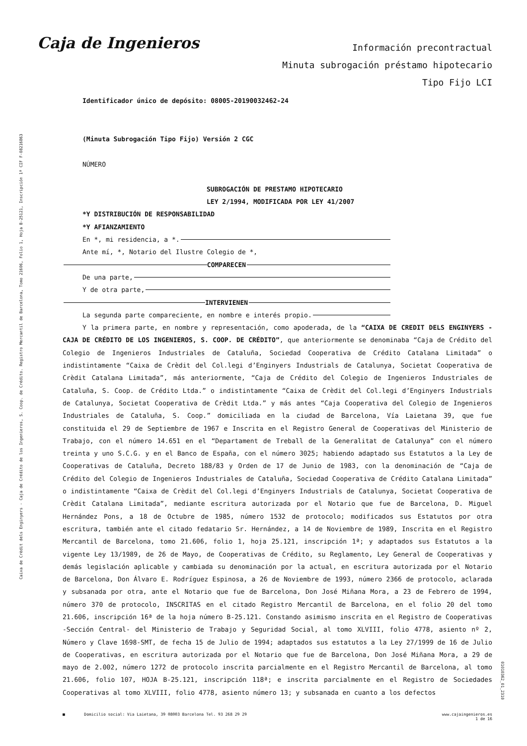Caja de Ingenieros
Información precontractual
Minuta subrogación préstamo hipotecario
Tipo Fijo LCI
Caixa de Crèdit dels Enginyers - Caja de Crédito de los Ingenieros, S. Coop. de Crédito. Registro Mercantil de Barcelona, Tomo 21606, Folio 1, Hoja B-25121, Inscripción 1ª CIF F-08216863
01010362_01_2310
Identificador único de depósito: 08005-20190032462-24
(Minuta Subrogación Tipo Fijo) Versión 2 CGC
NÚMERO
SUBROGACIÓN DE PRESTAMO HIPOTECARIO
LEY 2/1994, MODIFICADA POR LEY 41/2007
*Y DISTRIBUCIÓN DE RESPONSABILIDAD
*Y AFIANZAMIENTO
En *, mi residencia, a *.
Ante mí, *, Notario del Ilustre Colegio de *,
COMPARECEN
De una parte,
Y de otra parte,
INTERVIENEN
La segunda parte compareciente, en nombre e interés propio.
Y la primera parte, en nombre y representación, como apoderada, de la “CAIXA DE CREDIT DELS ENGINYERS - CAJA DE CRÉDITO DE LOS INGENIEROS, S. COOP. DE CRÉDITO”, que anteriormente se denominaba “Caja de Crédito del Colegio de Ingenieros Industriales de Cataluña, Sociedad Cooperativa de Crédito Catalana Limitada” o indistintamente “Caixa de Crèdit del Col.legi d’Enginyers Industrials de Catalunya, Societat Cooperativa de Crèdit Catalana Limitada”, más anteriormente, “Caja de Crédito del Colegio de Ingenieros Industriales de Cataluña, S. Coop. de Crédito Ltda.” o indistintamente “Caixa de Crèdit del Col.legi d’Enginyers Industrials de Catalunya, Societat Cooperativa de Crèdit Ltda.” y más antes “Caja Cooperativa del Colegio de Ingenieros Industriales de Cataluña, S. Coop.” domiciliada en la ciudad de Barcelona, Vía Laietana 39, que fue constituida el 29 de Septiembre de 1967 e Inscrita en el Registro General de Cooperativas del Ministerio de Trabajo, con el número 14.651 en el “Departament de Treball de la Generalitat de Catalunya” con el número treinta y uno S.C.G. y en el Banco de España, con el número 3025; habiendo adaptado sus Estatutos a la Ley de Cooperativas de Cataluña, Decreto 188/83 y Orden de 17 de Junio de 1983, con la denominación de “Caja de Crédito del Colegio de Ingenieros Industriales de Cataluña, Sociedad Cooperativa de Crédito Catalana Limitada” o indistintamente “Caixa de Crèdit del Col.legi d’Enginyers Industrials de Catalunya, Societat Cooperativa de Crèdit Catalana Limitada”, mediante escritura autorizada por el Notario que fue de Barcelona, D. Miguel Hernández Pons, a 18 de Octubre de 1985, número 1532 de protocolo; modificados sus Estatutos por otra escritura, también ante el citado fedatario Sr. Hernández, a 14 de Noviembre de 1989, Inscrita en el Registro Mercantil de Barcelona, tomo 21.606, folio 1, hoja 25.121, inscripción 1ª; y adaptados sus Estatutos a la vigente Ley 13/1989, de 26 de Mayo, de Cooperativas de Crédito, su Reglamento, Ley General de Cooperativas y demás legislación aplicable y cambiada su denominación por la actual, en escritura autorizada por el Notario de Barcelona, Don Álvaro E. Rodríguez Espinosa, a 26 de Noviembre de 1993, número 2366 de protocolo, aclarada y subsanada por otra, ante el Notario que fue de Barcelona, Don José Miñana Mora, a 23 de Febrero de 1994, número 370 de protocolo, INSCRITAS en el citado Registro Mercantil de Barcelona, en el folio 20 del tomo 21.606, inscripción 16ª de la hoja número B-25.121. Constando asimismo inscrita en el Registro de Cooperativas -Sección Central- del Ministerio de Trabajo y Seguridad Social, al tomo XLVIII, folio 4778, asiento nº 2, Número y Clave 1698-SMT, de fecha 15 de Julio de 1994; adaptados sus estatutos a la Ley 27/1999 de 16 de Julio de Cooperativas, en escritura autorizada por el Notario que fue de Barcelona, Don José Miñana Mora, a 29 de mayo de 2.002, número 1272 de protocolo inscrita parcialmente en el Registro Mercantil de Barcelona, al tomo 21.606, folio 107, HOJA B-25.121, inscripción 118ª; e inscrita parcialmente en el Registro de Sociedades Cooperativas al tomo XLVIII, folio 4778, asiento número 13; y subsanada en cuanto a los defectos
■ Domicilio social: Via Laietana, 39 08003 Barcelona Tel. 93 268 29 29 www.cajaingenieros.es
1 de 16